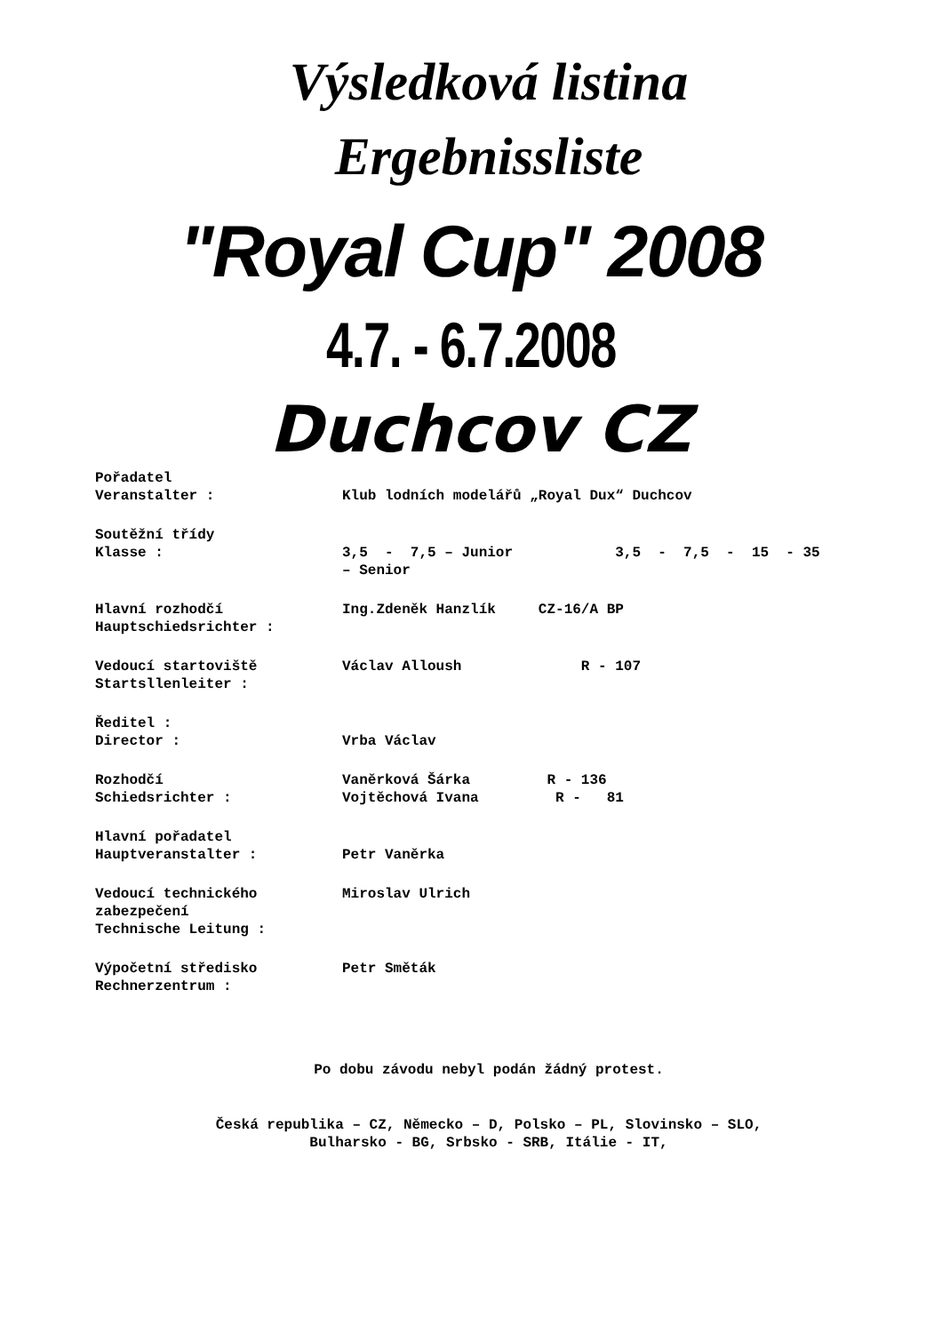Výsledková listina
Ergebnissliste
"Royal Cup" 2008
4.7. - 6.7.2008
Duchcov CZ
Pořadatel
Veranstalter :
Klub lodních modelářů „Royal Dux“ Duchcov
Soutěžní třídy
Klasse :
3,5 - 7,5 – Junior 3,5 - 7,5 - 15 - 35 – Senior
Hlavní rozhodčí
Hauptschiedsrichter :
Ing.Zdeněk Hanzlík CZ-16/A BP
Vedoucí startoviště
Startsllenleiter :
Václav Alloush R - 107
Ředitel :
Director :
Vrba Václav
Rozhodčí
Schiedsrichter :
Vaněrková Šárka R - 136 Vojtěchová Ivana R - 81
Hlavní pořadatel
Hauptveranstalter :
Petr Vaněrka
Vedoucí technického zabezpečení
Technische Leitung :
Miroslav Ulrich
Výpočetní středisko
Rechnerzentrum :
Petr Směták
Po dobu závodu nebyl podán žádný protest.
Česká republika – CZ, Německo – D, Polsko – PL, Slovinsko – SLO,
Bulharsko - BG, Srbsko - SRB, Itálie - IT,